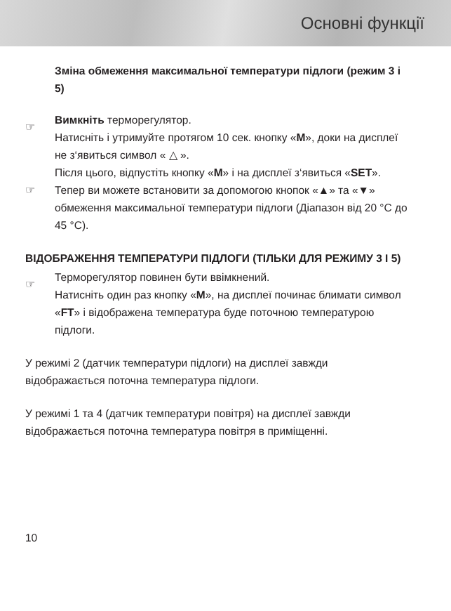Основні функції
Зміна обмеження максимальної температури підлоги (режим 3 і 5)
☞ Вимкніть терморегулятор.
Натисніть і утримуйте протягом 10 сек. кнопку «M», доки на дисплеї не з‘явиться символ « △ ».
Після цього, відпустіть кнопку «M» і на дисплеї з‘явиться «SET».
☞ Тепер ви можете встановити за допомогою кнопок «▲» та «▼» обмеження максимальної температури підлоги (Діапазон від 20 °C до 45 °C).
ВІДОБРАЖЕННЯ ТЕМПЕРАТУРИ ПІДЛОГИ (ТІЛЬКИ ДЛЯ РЕЖИМУ 3 І 5)
☞ Терморегулятор повинен бути ввімкнений.
Натисніть один раз кнопку «M», на дисплеї починає блимати символ «FT» і відображена температура буде поточною температурою підлоги.
У режимі 2 (датчик температури підлоги) на дисплеї завжди відображається поточна температура підлоги.
У режимі 1 та 4 (датчик температури повітря) на дисплеї завжди відображається поточна температура повітря в приміщенні.
10